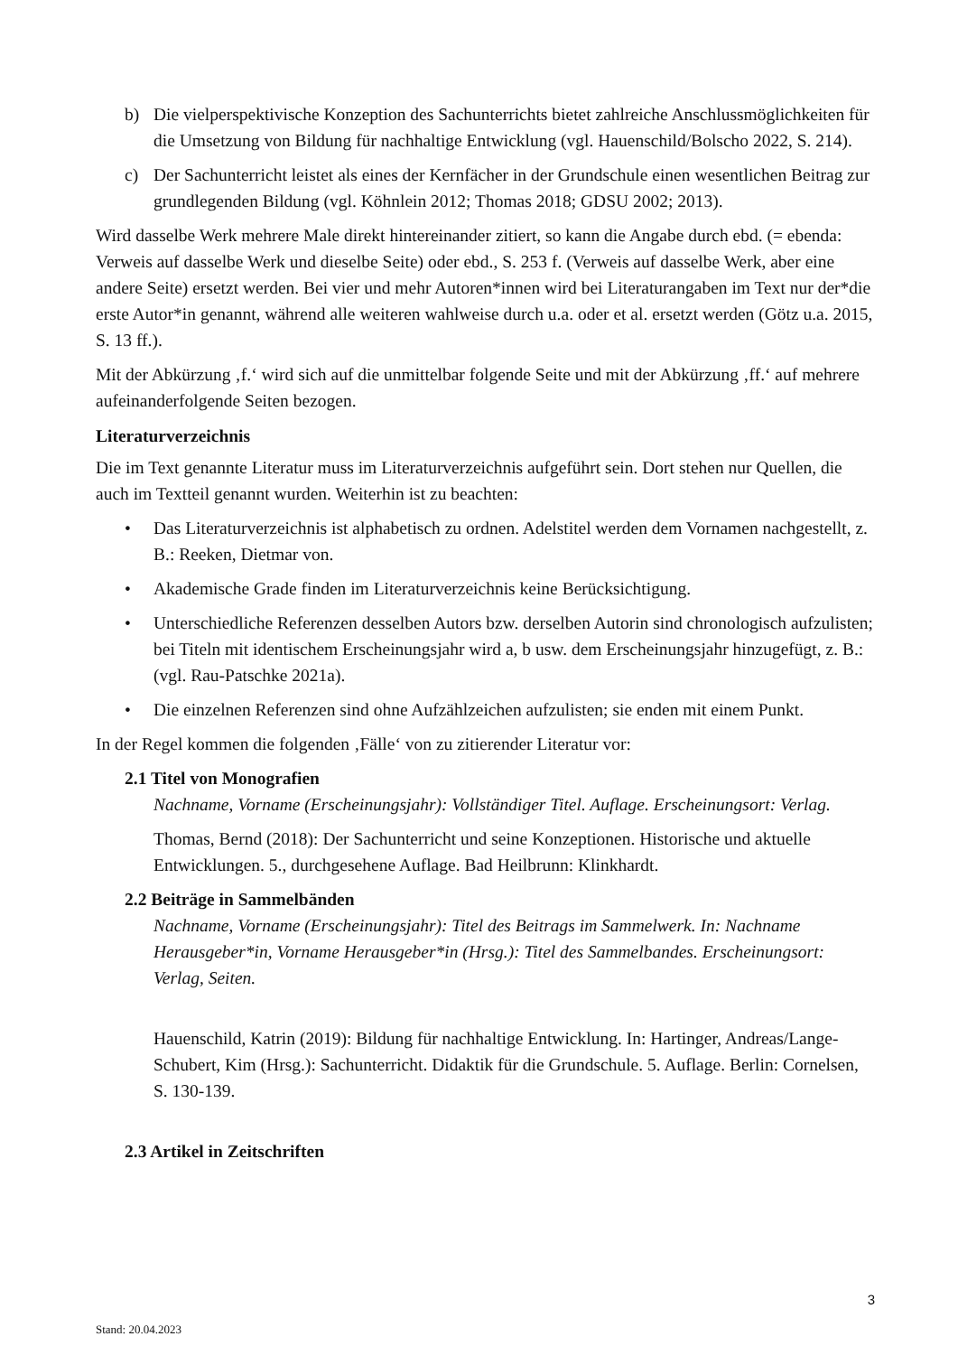b) Die vielperspektivische Konzeption des Sachunterrichts bietet zahlreiche Anschlussmöglichkeiten für die Umsetzung von Bildung für nachhaltige Entwicklung (vgl. Hauenschild/Bolscho 2022, S. 214).
c) Der Sachunterricht leistet als eines der Kernfächer in der Grundschule einen wesentlichen Beitrag zur grundlegenden Bildung (vgl. Köhnlein 2012; Thomas 2018; GDSU 2002; 2013).
Wird dasselbe Werk mehrere Male direkt hintereinander zitiert, so kann die Angabe durch ebd. (= ebenda: Verweis auf dasselbe Werk und dieselbe Seite) oder ebd., S. 253 f. (Verweis auf dasselbe Werk, aber eine andere Seite) ersetzt werden. Bei vier und mehr Autoren*innen wird bei Literaturangaben im Text nur der*die erste Autor*in genannt, während alle weiteren wahlweise durch u.a. oder et al. ersetzt werden (Götz u.a. 2015, S. 13 ff.).
Mit der Abkürzung ‚f.‘ wird sich auf die unmittelbar folgende Seite und mit der Abkürzung ‚ff.‘ auf mehrere aufeinanderfolgende Seiten bezogen.
Literaturverzeichnis
Die im Text genannte Literatur muss im Literaturverzeichnis aufgeführt sein. Dort stehen nur Quellen, die auch im Textteil genannt wurden. Weiterhin ist zu beachten:
• Das Literaturverzeichnis ist alphabetisch zu ordnen. Adelstitel werden dem Vornamen nachgestellt, z. B.: Reeken, Dietmar von.
• Akademische Grade finden im Literaturverzeichnis keine Berücksichtigung.
• Unterschiedliche Referenzen desselben Autors bzw. derselben Autorin sind chronologisch aufzulisten; bei Titeln mit identischem Erscheinungsjahr wird a, b usw. dem Erscheinungsjahr hinzugefügt, z. B.: (vgl. Rau-Patschke 2021a).
• Die einzelnen Referenzen sind ohne Aufzählzeichen aufzulisten; sie enden mit einem Punkt.
In der Regel kommen die folgenden ‚Fälle‘ von zu zitierender Literatur vor:
2.1 Titel von Monografien
Nachname, Vorname (Erscheinungsjahr): Vollständiger Titel. Auflage. Erscheinungsort: Verlag.
Thomas, Bernd (2018): Der Sachunterricht und seine Konzeptionen. Historische und aktuelle Entwicklungen. 5., durchgesehene Auflage. Bad Heilbrunn: Klinkhardt.
2.2 Beiträge in Sammelbänden
Nachname, Vorname (Erscheinungsjahr): Titel des Beitrags im Sammelwerk. In: Nachname Herausgeber*in, Vorname Herausgeber*in (Hrsg.): Titel des Sammelbandes. Erscheinungsort: Verlag, Seiten.
Hauenschild, Katrin (2019): Bildung für nachhaltige Entwicklung. In: Hartinger, Andreas/Lange-Schubert, Kim (Hrsg.): Sachunterricht. Didaktik für die Grundschule. 5. Auflage. Berlin: Cornelsen, S. 130-139.
2.3 Artikel in Zeitschriften
3
Stand: 20.04.2023